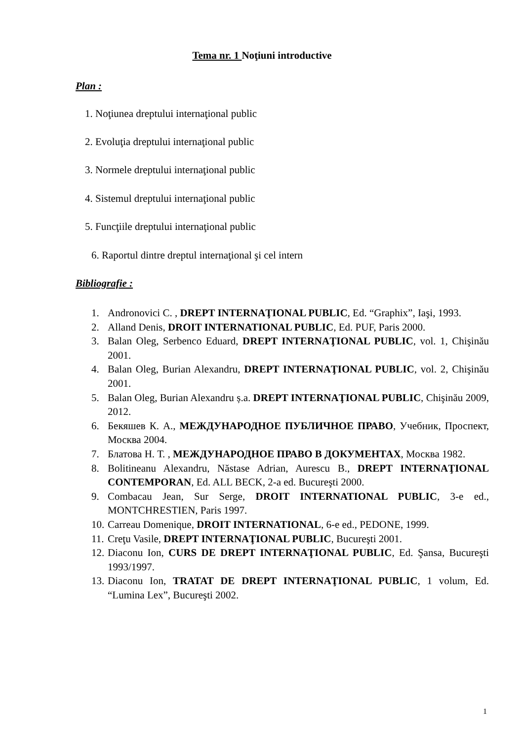Tema nr. 1 Noţiuni introductive
Plan :
1. Noţiunea dreptului internaţional public
2. Evoluţia dreptului internaţional public
3. Normele dreptului internaţional public
4. Sistemul dreptului internaţional public
5. Funcţiile dreptului internaţional public
6. Raportul dintre dreptul internaţional şi cel intern
Bibliografie :
1. Andronovici C. , DREPT INTERNAŢIONAL PUBLIC, Ed. “Graphix”, Iaşi, 1993.
2. Alland Denis, DROIT INTERNATIONAL PUBLIC, Ed. PUF, Paris 2000.
3. Balan Oleg, Serbenco Eduard, DREPT INTERNAŢIONAL PUBLIC, vol. 1, Chişinău 2001.
4. Balan Oleg, Burian Alexandru, DREPT INTERNAŢIONAL PUBLIC, vol. 2, Chişinău 2001.
5. Balan Oleg, Burian Alexandru ș.a. DREPT INTERNAŢIONAL PUBLIC, Chişinău 2009, 2012.
6. Бекяшев К. А., МЕЖДУНАРОДНОЕ ПУБЛИЧНОЕ ПРАВО, Учебник, Проспект, Москва 2004.
7. Блатова Н. Т. , МЕЖДУНАРОДНОЕ ПРАВО В ДОКУМЕНТАХ, Москва 1982.
8. Bolitineanu Alexandru, Năstase Adrian, Aurescu B., DREPT INTERNAŢIONAL CONTEMPORAN, Ed. ALL BECK, 2-a ed. Bucureşti 2000.
9. Combacau Jean, Sur Serge, DROIT INTERNATIONAL PUBLIC, 3-e ed., MONTCHRESTIEN, Paris 1997.
10. Carreau Domenique, DROIT INTERNATIONAL, 6-e ed., PEDONE, 1999.
11. Creţu Vasile, DREPT INTERNAŢIONAL PUBLIC, Bucureşti 2001.
12. Diaconu Ion, CURS DE DREPT INTERNAŢIONAL PUBLIC, Ed. Şansa, Bucureşti 1993/1997.
13. Diaconu Ion, TRATAT DE DREPT INTERNAŢIONAL PUBLIC, 1 volum, Ed. “Lumina Lex”, Bucureşti 2002.
1